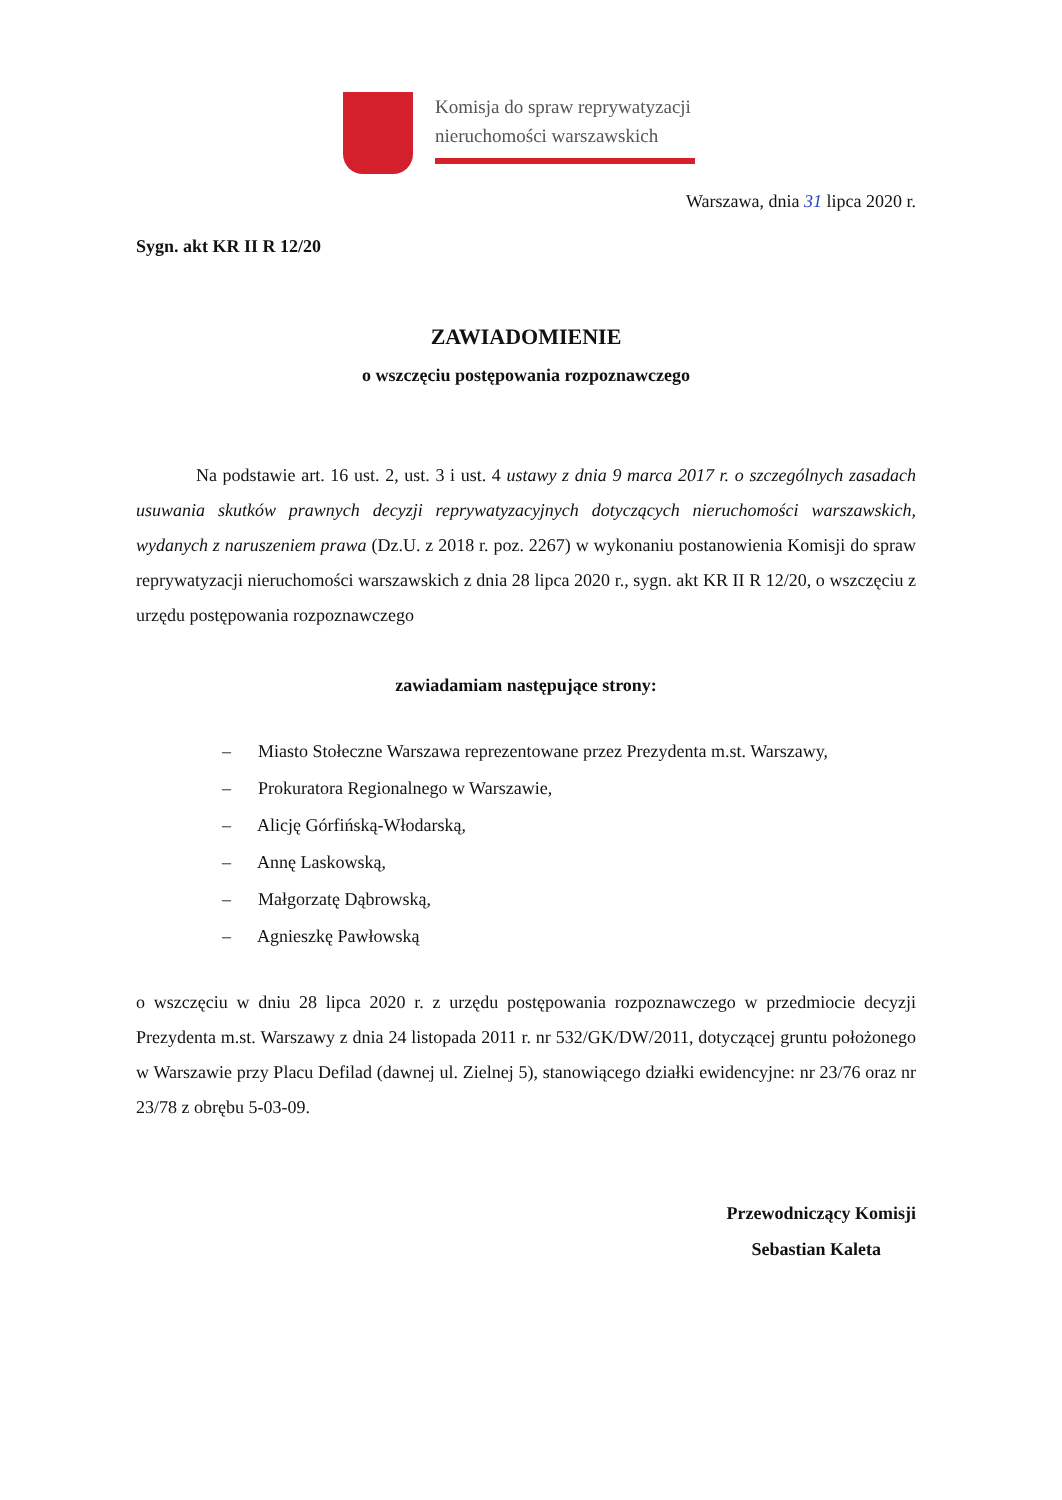Komisja do spraw reprywatyzacji
nieruchomości warszawskich
Warszawa, dnia 31 lipca 2020 r.
Sygn. akt KR II R 12/20
ZAWIADOMIENIE
o wszczęciu postępowania rozpoznawczego
Na podstawie art. 16 ust. 2, ust. 3 i ust. 4 ustawy z dnia 9 marca 2017 r. o szczególnych zasadach usuwania skutków prawnych decyzji reprywatyzacyjnych dotyczących nieruchomości warszawskich, wydanych z naruszeniem prawa (Dz.U. z 2018 r. poz. 2267) w wykonaniu postanowienia Komisji do spraw reprywatyzacji nieruchomości warszawskich z dnia 28 lipca 2020 r., sygn. akt KR II R 12/20, o wszczęciu z urzędu postępowania rozpoznawczego
zawiadamiam następujące strony:
– Miasto Stołeczne Warszawa reprezentowane przez Prezydenta m.st. Warszawy,
– Prokuratora Regionalnego w Warszawie,
– Alicję Górfińską-Włodarską,
– Annę Laskowską,
– Małgorzatę Dąbrowską,
– Agnieszkę Pawłowską
o wszczęciu w dniu 28 lipca 2020 r. z urzędu postępowania rozpoznawczego w przedmiocie decyzji Prezydenta m.st. Warszawy z dnia 24 listopada 2011 r. nr 532/GK/DW/2011, dotyczącej gruntu położonego w Warszawie przy Placu Defilad (dawnej ul. Zielnej 5), stanowiącego działki ewidencyjne: nr 23/76 oraz nr 23/78 z obrębu 5-03-09.
Przewodniczący Komisji
Sebastian Kaleta